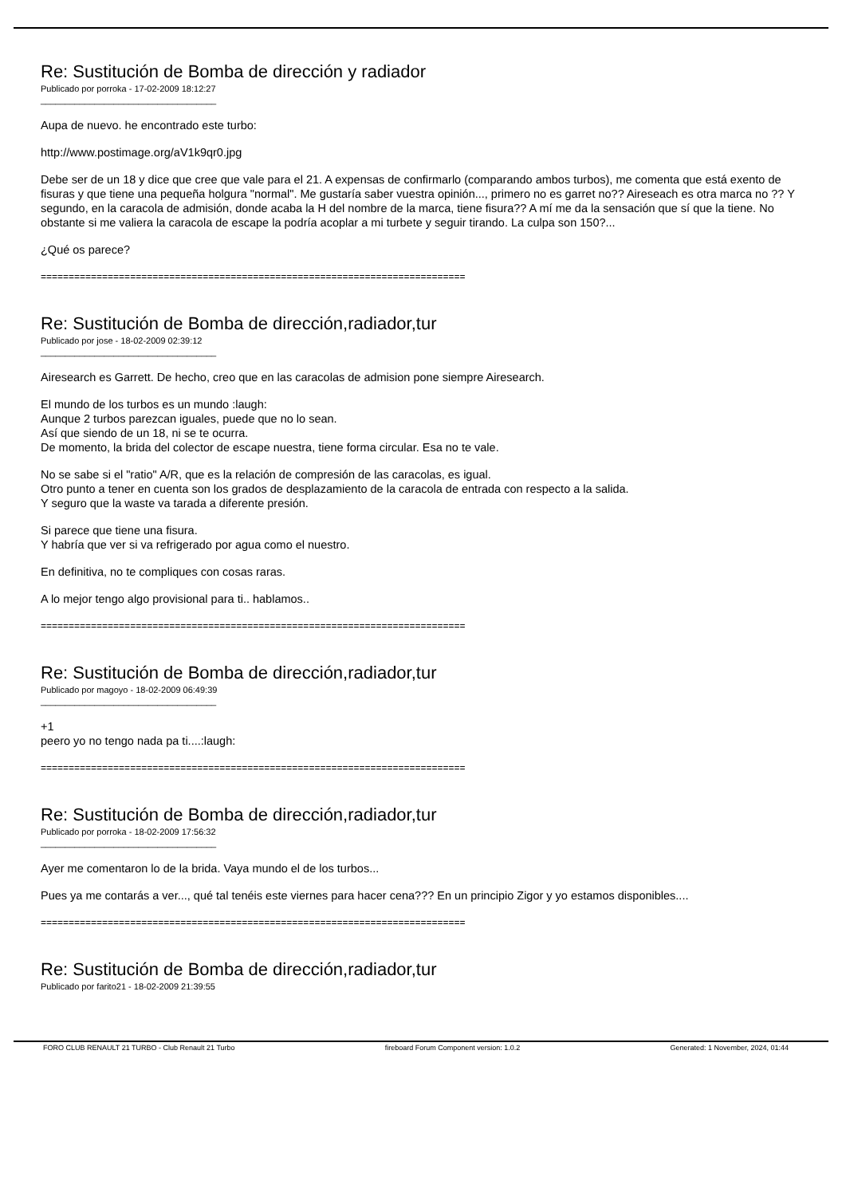Re: Sustitución de Bomba de dirección y radiador
Publicado por porroka - 17-02-2009 18:12:27
____________________________________
Aupa de nuevo. he encontrado este turbo:
http://www.postimage.org/aV1k9qr0.jpg
Debe ser de un 18 y dice que cree que vale para el 21. A expensas de confirmarlo (comparando ambos turbos), me comenta que está exento de fisuras y que tiene una pequeña holgura "normal". Me gustaría saber vuestra opinión..., primero no es garret no?? Aireseach es otra marca no ?? Y segundo, en la caracola de admisión, donde acaba la H del nombre de la marca, tiene fisura?? A mí me da la sensación que sí que la tiene. No obstante si me valiera la caracola de escape la podría acoplar a mi turbete y seguir tirando. La culpa son 150?...
¿Qué os parece?
============================================================================
Re: Sustitución de Bomba de dirección,radiador,tur
Publicado por jose - 18-02-2009 02:39:12
____________________________________
Airesearch es Garrett. De hecho, creo que en las caracolas de admision pone siempre Airesearch.
El mundo de los turbos es un mundo :laugh:
Aunque 2 turbos parezcan iguales, puede que no lo sean.
Así que siendo de un 18, ni se te ocurra.
De momento, la brida del colector de escape nuestra, tiene forma circular. Esa no te vale.
No se sabe si el "ratio" A/R, que es la relación de compresión de las caracolas, es igual.
Otro punto a tener en cuenta son los grados de desplazamiento de la caracola de entrada con respecto a la salida.
Y seguro que la waste va tarada a diferente presión.
Si parece que tiene una fisura.
Y habría que ver si va refrigerado por agua como el nuestro.
En definitiva, no te compliques con cosas raras.
A lo mejor tengo algo provisional para ti.. hablamos..
============================================================================
Re: Sustitución de Bomba de dirección,radiador,tur
Publicado por magoyo - 18-02-2009 06:49:39
____________________________________
+1
peero yo no tengo nada pa ti....:laugh:
============================================================================
Re: Sustitución de Bomba de dirección,radiador,tur
Publicado por porroka - 18-02-2009 17:56:32
____________________________________
Ayer me comentaron lo de la brida. Vaya mundo el de los turbos...
Pues ya me contarás a ver..., qué tal tenéis este viernes para hacer cena??? En un principio Zigor y yo estamos disponibles....
============================================================================
Re: Sustitución de Bomba de dirección,radiador,tur
Publicado por farito21 - 18-02-2009 21:39:55
FORO CLUB RENAULT 21 TURBO - Club Renault 21 Turbo fireboard Forum Component version: 1.0.2 Generated: 1 November, 2024, 01:44